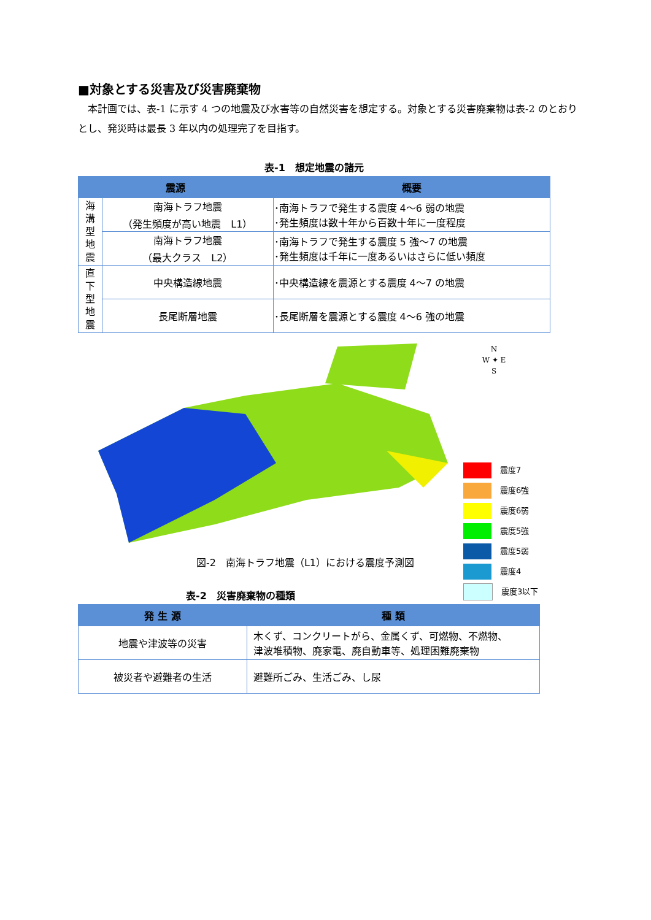■対象とする災害及び災害廃棄物
本計画では、表-1 に示す 4 つの地震及び水害等の自然災害を想定する。対象とする災害廃棄物は表-2 のとおりとし、発災時は最長 3 年以内の処理完了を目指す。
表-1　想定地震の諸元
| 震源 | | 概要 |
| --- | --- | --- |
| 海 溝 型 地 震 | 南海トラフ地震 （発生頻度が高い地震 L1） | ･南海トラフで発生する震度 4～6 弱の地震 ･発生頻度は数十年から百数十年に一度程度 |
| | 南海トラフ地震 （最大クラス L2） | ･南海トラフで発生する震度 5 強～7 の地震 ･発生頻度は千年に一度あるいはさらに低い頻度 |
| 直 下 型 地 震 | 中央構造線地震 | ･中央構造線を震源とする震度 4～7 の地震 |
| | 長尾断層地震 | ･長尾断層を震源とする震度 4～6 強の地震 |
N
W ✦ E
S
図-2　南海トラフ地震（L1）における震度予測図
震度7
震度6強
震度6弱
震度5強
震度5弱
震度4
震度3以下
表-2　災害廃棄物の種類
| 発 生 源 | 種 類 |
| --- | --- |
| 地震や津波等の災害 | 木くず、コンクリートがら、金属くず、可燃物、不燃物、 津波堆積物、廃家電、廃自動車等、処理困難廃棄物 |
| 被災者や避難者の生活 | 避難所ごみ、生活ごみ、し尿 |